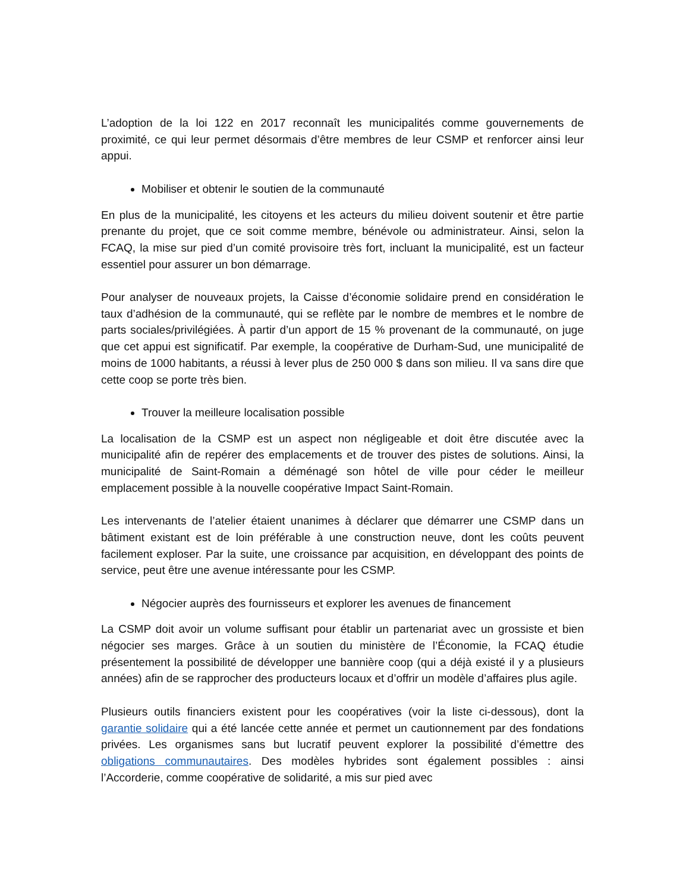L’adoption de la loi 122 en 2017 reconnaît les municipalités comme gouvernements de proximité, ce qui leur permet désormais d’être membres de leur CSMP et renforcer ainsi leur appui.
Mobiliser et obtenir le soutien de la communauté
En plus de la municipalité, les citoyens et les acteurs du milieu doivent soutenir et être partie prenante du projet, que ce soit comme membre, bénévole ou administrateur. Ainsi, selon la FCAQ, la mise sur pied d’un comité provisoire très fort, incluant la municipalité, est un facteur essentiel pour assurer un bon démarrage.
Pour analyser de nouveaux projets, la Caisse d’économie solidaire prend en considération le taux d’adhésion de la communauté, qui se reflète par le nombre de membres et le nombre de parts sociales/privilégiées. À partir d’un apport de 15 % provenant de la communauté, on juge que cet appui est significatif. Par exemple, la coopérative de Durham-Sud, une municipalité de moins de 1000 habitants, a réussi à lever plus de 250 000 $ dans son milieu. Il va sans dire que cette coop se porte très bien.
Trouver la meilleure localisation possible
La localisation de la CSMP est un aspect non négligeable et doit être discutée avec la municipalité afin de repérer des emplacements et de trouver des pistes de solutions. Ainsi, la municipalité de Saint-Romain a déménagé son hôtel de ville pour céder le meilleur emplacement possible à la nouvelle coopérative Impact Saint-Romain.
Les intervenants de l’atelier étaient unanimes à déclarer que démarrer une CSMP dans un bâtiment existant est de loin préférable à une construction neuve, dont les coûts peuvent facilement exploser. Par la suite, une croissance par acquisition, en développant des points de service, peut être une avenue intéressante pour les CSMP.
Négocier auprès des fournisseurs et explorer les avenues de financement
La CSMP doit avoir un volume suffisant pour établir un partenariat avec un grossiste et bien négocier ses marges. Grâce à un soutien du ministère de l’Économie, la FCAQ étudie présentement la possibilité de développer une bannière coop (qui a déjà existé il y a plusieurs années) afin de se rapprocher des producteurs locaux et d’offrir un modèle d’affaires plus agile.
Plusieurs outils financiers existent pour les coopératives (voir la liste ci-dessous), dont la garantie solidaire qui a été lancée cette année et permet un cautionnement par des fondations privées. Les organismes sans but lucratif peuvent explorer la possibilité d’émettre des obligations communautaires. Des modèles hybrides sont également possibles : ainsi l’Accorderie, comme coopérative de solidarité, a mis sur pied avec